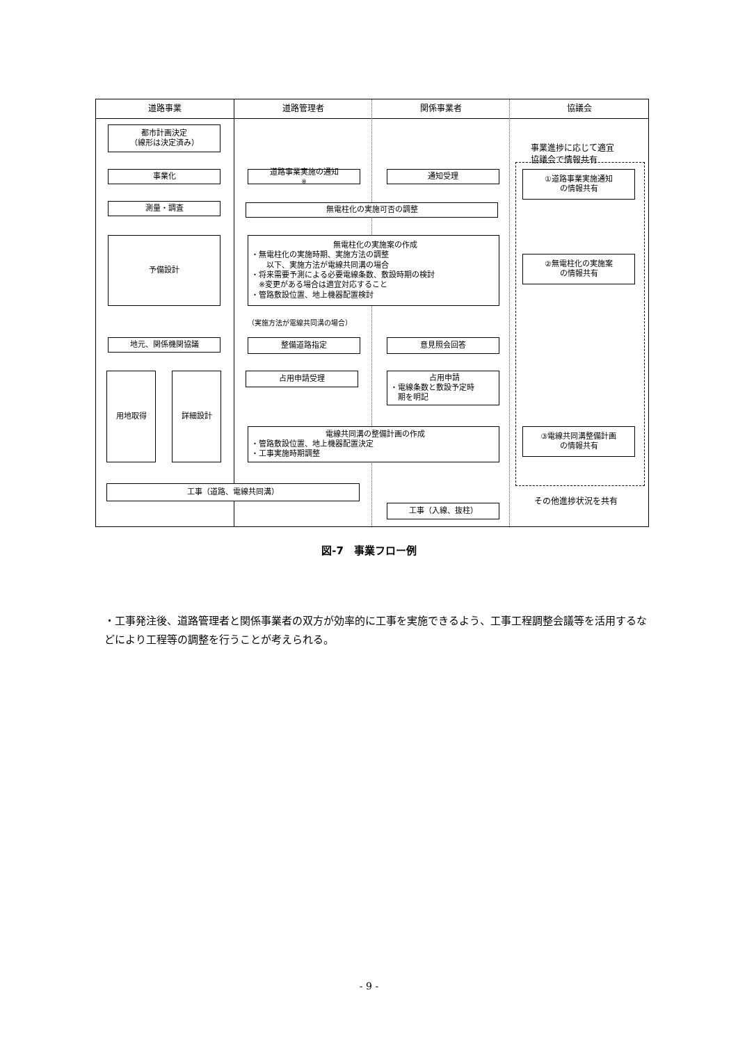道路事業 道路管理者 関係事業者 協議会
都市計画決定
（線形は決定済み）
事業化
測量・調査
予備設計
地元、関係機関協議
用地取得 詳細設計
工事（道路、電線共同溝）
道路事業実施の通知<sup>※</sup> 通知受理
無電柱化の実施可否の調整
無電柱化の実施案の作成
・無電柱化の実施時期、実施方法の調整
　　以下、実施方法が電線共同溝の場合
・将来需要予測による必要電線条数、敷設時期の検討
　※変更がある場合は適宜対応すること
・管路敷設位置、地上機器配置検討
（実施方法が電線共同溝の場合）
整備道路指定 意見照会回答
占用申請受理
占用申請
・電線条数と敷設予定時
　期を明記
電線共同溝の整備計画の作成
・管路敷設位置、地上機器配置決定
・工事実施時期調整
工事（入線、抜柱）
事業進捗に応じて適宜
協議会で情報共有
①道路事業実施通知
の情報共有
②無電柱化の実施案
の情報共有
③電線共同溝整備計画
の情報共有
その他進捗状況を共有
図-7　事業フロー例
・工事発注後、道路管理者と関係事業者の双方が効率的に工事を実施できるよう、工事工程調整会議等を活用するなどにより工程等の調整を行うことが考えられる。
- 9 -